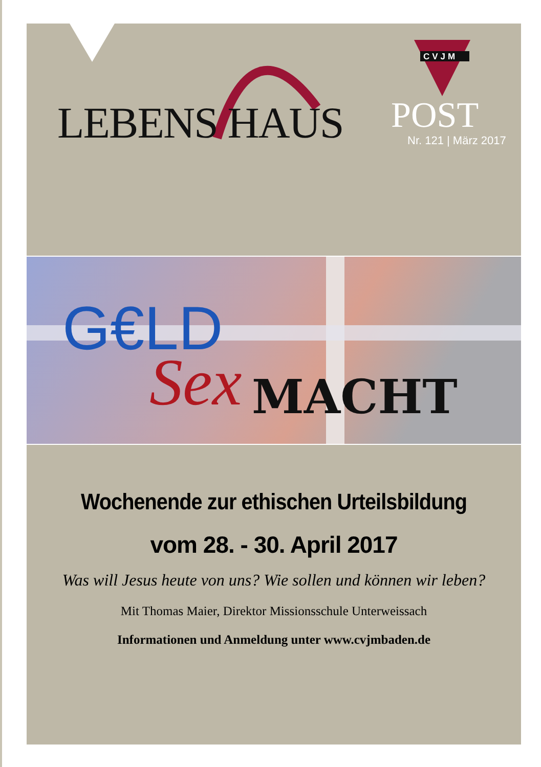LEBENS HAUS
CVJM
POST
Nr. 121 | März 2017
G€LD
Sex MACHT
Wochenende zur ethischen Urteilsbildung
vom 28. - 30. April 2017
Was will Jesus heute von uns? Wie sollen und können wir leben?
Mit Thomas Maier, Direktor Missionsschule Unterweissach
Informationen und Anmeldung unter www.cvjmbaden.de